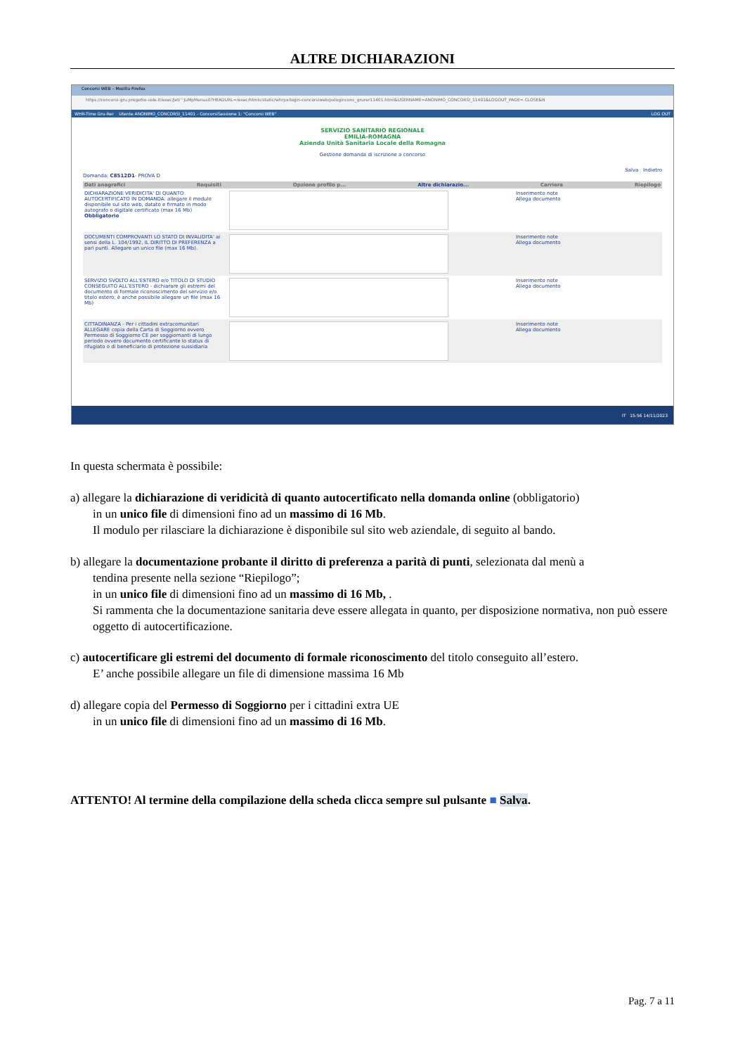ALTRE DICHIARAZIONI
Concorsi WEB – Mozilla Firefox
https://concorsi-gru.progetto-sole.it/exec/Jet/^JuMpMenus0?HEADURL=/exec/htmls/static/whrpx/login-concorsiweb/pxloginconc_grurer11401.html&USERNAME=ANONIMO_CONCORSI_11401&LOGOUT_PAGE=.CLOSE&N
WHR-Time Gru-Rer Utente ANONIMO_CONCORSI_11401 - ConcorsiSessione 1: "Concorsi WEB" LOG OUT
SERVIZIO SANITARIO REGIONALE
EMILIA-ROMAGNA
Azienda Unità Sanitaria Locale della Romagna
Gestione domanda di iscrizione a concorso
Salva Indietro
Domanda: C8512D1- PROVA D
Dati anagrafici Requisiti Opzione profilo p... Altre dichiarazio... Carriera Riepilogo
DICHIARAZIONE VERIDICITA' DI QUANTO AUTOCERTIFICATO IN DOMANDA: allegare il modulo disponibile sul sito web, datato e firmato in modo autografo o digitale certificato (max 16 Mb) Obbligatorio
Inserimento note
Allega documento
DOCUMENTI COMPROVANTI LO STATO DI INVALIDITA' ai sensi della L. 104/1992, IL DIRITTO DI PREFERENZA a pari punti. Allegare un unico file (max 16 Mb).
Inserimento note
Allega documento
SERVIZIO SVOLTO ALL'ESTERO e/o TITOLO DI STUDIO CONSEGUITO ALL'ESTERO - dichiarare gli estremi del documento di formale riconoscimento del servizio e/o titolo estero; è anche possibile allegare un file (max 16 Mb)
Inserimento note
Allega documento
CITTADINANZA - Per i cittadini extracomunitari ALLEGARE copia della Carta di Soggiorno ovvero Permesso di Soggiorno CE per soggiornanti di lungo periodo ovvero documento certificante lo status di rifugiato o di beneficiario di protezione sussidiaria
Inserimento note
Allega documento
IT 15:56 14/11/2023
In questa schermata è possibile:
a) allegare la dichiarazione di veridicità di quanto autocertificato nella domanda online (obbligatorio)
in un unico file di dimensioni fino ad un massimo di 16 Mb.
Il modulo per rilasciare la dichiarazione è disponibile sul sito web aziendale, di seguito al bando.
b) allegare la documentazione probante il diritto di preferenza a parità di punti, selezionata dal menù a
tendina presente nella sezione “Riepilogo”;
in un unico file di dimensioni fino ad un massimo di 16 Mb, .
Si rammenta che la documentazione sanitaria deve essere allegata in quanto, per disposizione normativa, non può essere oggetto di autocertificazione.
c) autocertificare gli estremi del documento di formale riconoscimento del titolo conseguito all’estero.
E’ anche possibile allegare un file di dimensione massima 16 Mb
d) allegare copia del Permesso di Soggiorno per i cittadini extra UE
in un unico file di dimensioni fino ad un massimo di 16 Mb.
ATTENTO! Al termine della compilazione della scheda clicca sempre sul pulsante ■ Salva.
Pag. 7 a 11